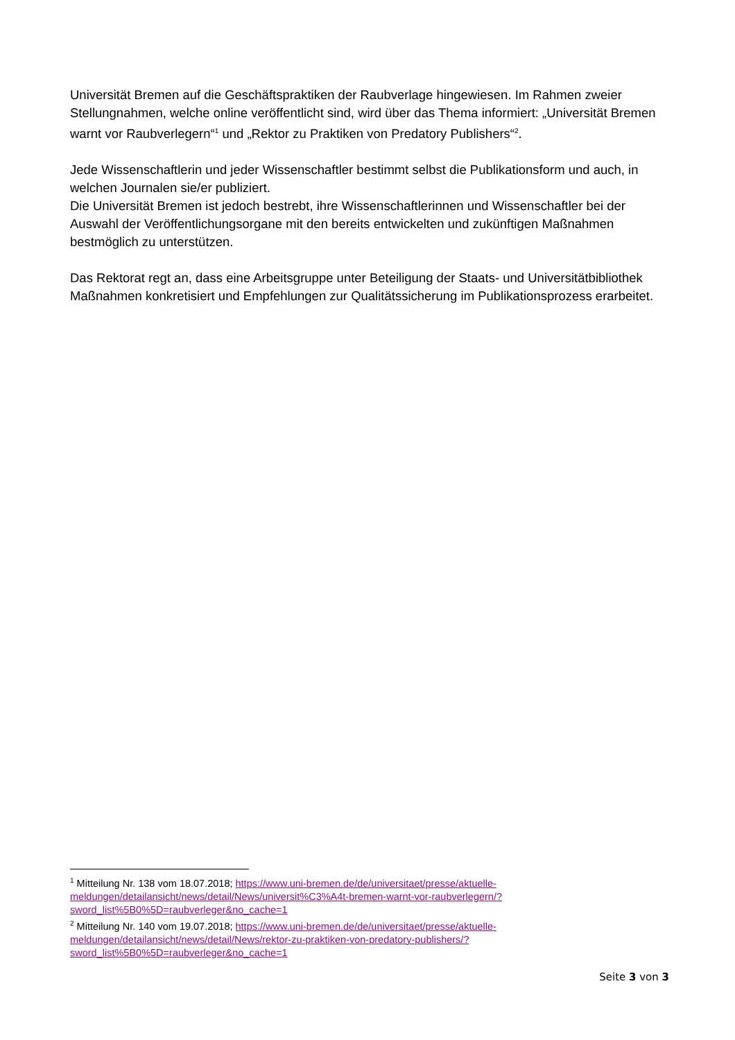Universität Bremen auf die Geschäftspraktiken der Raubverlage hingewiesen. Im Rahmen zweier Stellungnahmen, welche online veröffentlicht sind, wird über das Thema informiert: „Universität Bremen warnt vor Raubverlegern“<sup>1</sup> und „Rektor zu Praktiken von Predatory Publishers“<sup>2</sup>.
Jede Wissenschaftlerin und jeder Wissenschaftler bestimmt selbst die Publikationsform und auch, in welchen Journalen sie/er publiziert.
Die Universität Bremen ist jedoch bestrebt, ihre Wissenschaftlerinnen und Wissenschaftler bei der Auswahl der Veröffentlichungsorgane mit den bereits entwickelten und zukünftigen Maßnahmen bestmöglich zu unterstützen.
Das Rektorat regt an, dass eine Arbeitsgruppe unter Beteiligung der Staats- und Universitätbibliothek Maßnahmen konkretisiert und Empfehlungen zur Qualitätssicherung im Publikationsprozess erarbeitet.
<sup>1</sup> Mitteilung Nr. 138 vom 18.07.2018; https://www.uni-bremen.de/de/universitaet/presse/aktuelle-meldungen/detailansicht/news/detail/News/universit%C3%A4t-bremen-warnt-vor-raubverlegern/?sword_list%5B0%5D=raubverleger&no_cache=1
<sup>2</sup> Mitteilung Nr. 140 vom 19.07.2018; https://www.uni-bremen.de/de/universitaet/presse/aktuelle-meldungen/detailansicht/news/detail/News/rektor-zu-praktiken-von-predatory-publishers/?sword_list%5B0%5D=raubverleger&no_cache=1
Seite 3 von 3